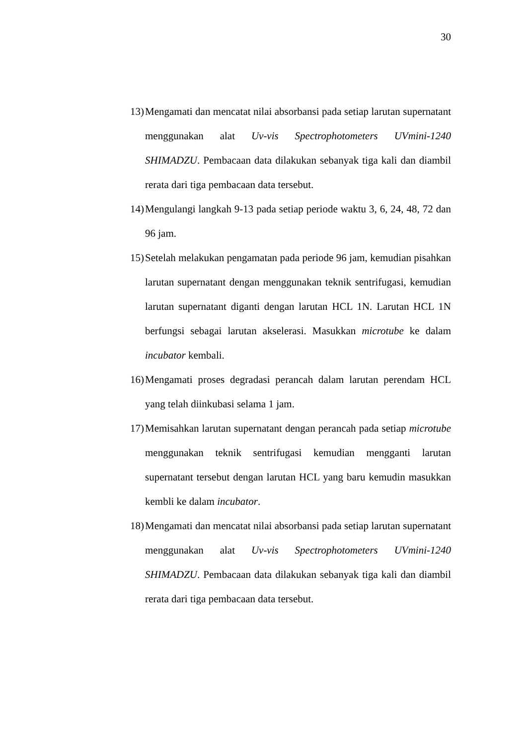30
13) Mengamati dan mencatat nilai absorbansi pada setiap larutan supernatant menggunakan alat Uv-vis Spectrophotometers UVmini-1240 SHIMADZU. Pembacaan data dilakukan sebanyak tiga kali dan diambil rerata dari tiga pembacaan data tersebut.
14) Mengulangi langkah 9-13 pada setiap periode waktu 3, 6, 24, 48, 72 dan 96 jam.
15) Setelah melakukan pengamatan pada periode 96 jam, kemudian pisahkan larutan supernatant dengan menggunakan teknik sentrifugasi, kemudian larutan supernatant diganti dengan larutan HCL 1N. Larutan HCL 1N berfungsi sebagai larutan akselerasi. Masukkan microtube ke dalam incubator kembali.
16) Mengamati proses degradasi perancah dalam larutan perendam HCL yang telah diinkubasi selama 1 jam.
17) Memisahkan larutan supernatant dengan perancah pada setiap microtube menggunakan teknik sentrifugasi kemudian mengganti larutan supernatant tersebut dengan larutan HCL yang baru kemudin masukkan kembli ke dalam incubator.
18) Mengamati dan mencatat nilai absorbansi pada setiap larutan supernatant menggunakan alat Uv-vis Spectrophotometers UVmini-1240 SHIMADZU. Pembacaan data dilakukan sebanyak tiga kali dan diambil rerata dari tiga pembacaan data tersebut.